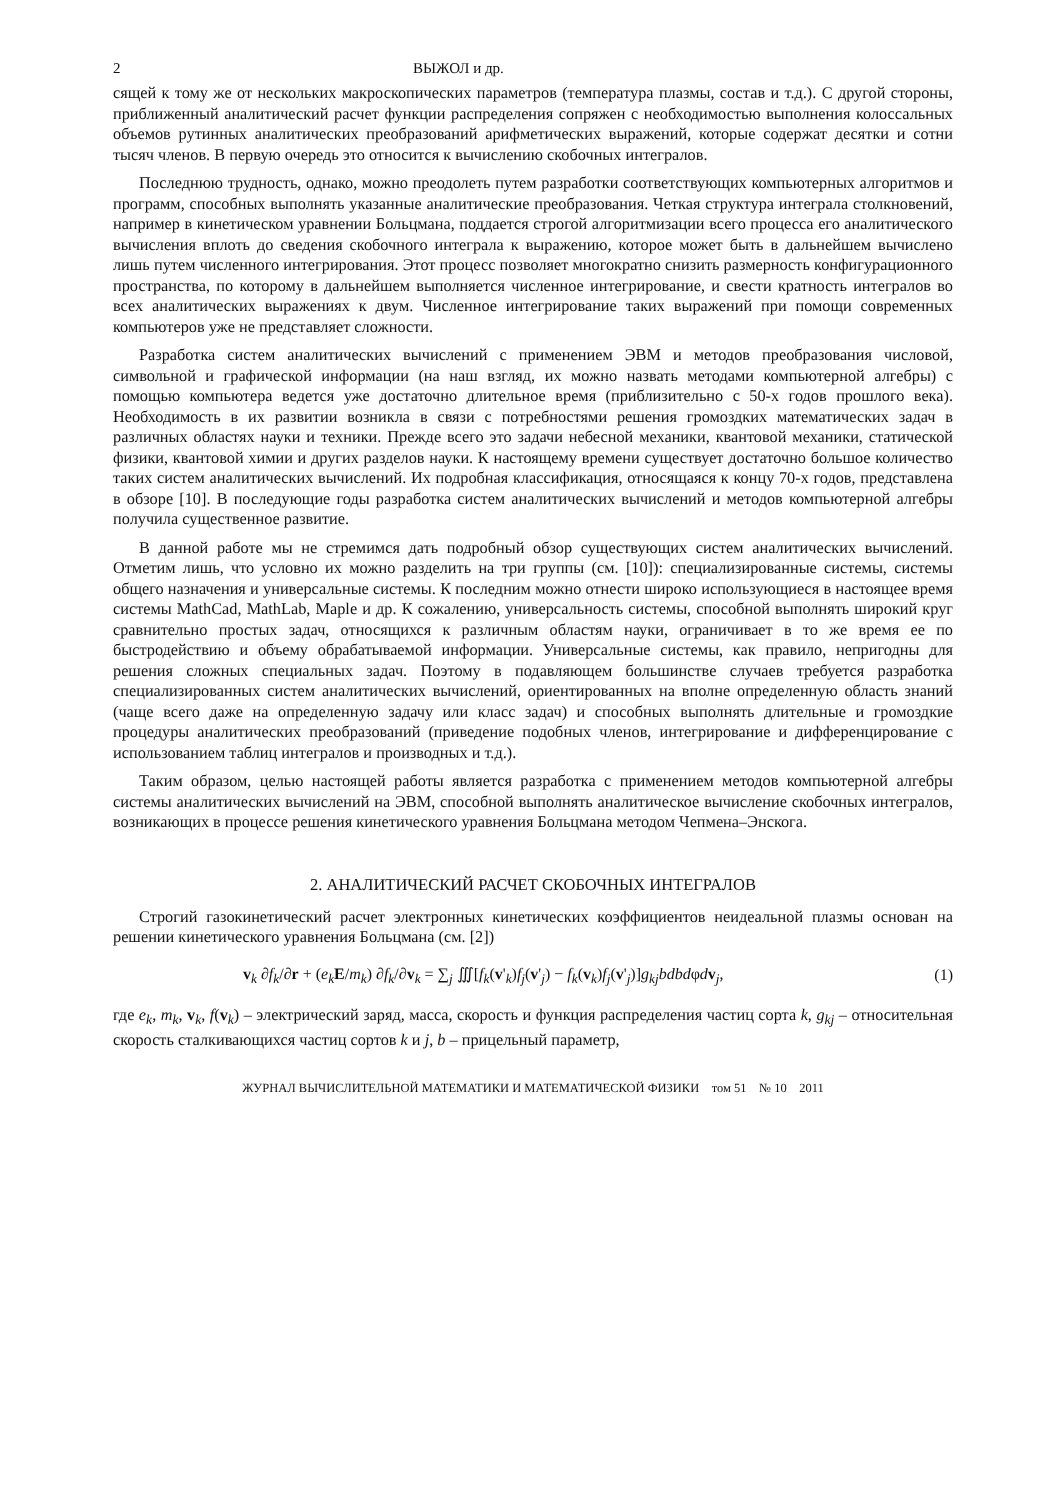2 ВЫЖОЛ и др.
сящей к тому же от нескольких макроскопических параметров (температура плазмы, состав и т.д.). С другой стороны, приближенный аналитический расчет функции распределения сопряжен с необходимостью выполнения колоссальных объемов рутинных аналитических преобразований арифметических выражений, которые содержат десятки и сотни тысяч членов. В первую очередь это относится к вычислению скобочных интегралов.
Последнюю трудность, однако, можно преодолеть путем разработки соответствующих компьютерных алгоритмов и программ, способных выполнять указанные аналитические преобразования. Четкая структура интеграла столкновений, например в кинетическом уравнении Больцмана, поддается строгой алгоритмизации всего процесса его аналитического вычисления вплоть до сведения скобочного интеграла к выражению, которое может быть в дальнейшем вычислено лишь путем численного интегрирования. Этот процесс позволяет многократно снизить размерность конфигурационного пространства, по которому в дальнейшем выполняется численное интегрирование, и свести кратность интегралов во всех аналитических выражениях к двум. Численное интегрирование таких выражений при помощи современных компьютеров уже не представляет сложности.
Разработка систем аналитических вычислений с применением ЭВМ и методов преобразования числовой, символьной и графической информации (на наш взгляд, их можно назвать методами компьютерной алгебры) с помощью компьютера ведется уже достаточно длительное время (приблизительно с 50-х годов прошлого века). Необходимость в их развитии возникла в связи с потребностями решения громоздких математических задач в различных областях науки и техники. Прежде всего это задачи небесной механики, квантовой механики, статической физики, квантовой химии и других разделов науки. К настоящему времени существует достаточно большое количество таких систем аналитических вычислений. Их подробная классификация, относящаяся к концу 70-х годов, представлена в обзоре [10]. В последующие годы разработка систем аналитических вычислений и методов компьютерной алгебры получила существенное развитие.
В данной работе мы не стремимся дать подробный обзор существующих систем аналитических вычислений. Отметим лишь, что условно их можно разделить на три группы (см. [10]): специализированные системы, системы общего назначения и универсальные системы. К последним можно отнести широко использующиеся в настоящее время системы MathCad, MathLab, Maple и др. К сожалению, универсальность системы, способной выполнять широкий круг сравнительно простых задач, относящихся к различным областям науки, ограничивает в то же время ее по быстродействию и объему обрабатываемой информации. Универсальные системы, как правило, непригодны для решения сложных специальных задач. Поэтому в подавляющем большинстве случаев требуется разработка специализированных систем аналитических вычислений, ориентированных на вполне определенную область знаний (чаще всего даже на определенную задачу или класс задач) и способных выполнять длительные и громоздкие процедуры аналитических преобразований (приведение подобных членов, интегрирование и дифференцирование с использованием таблиц интегралов и производных и т.д.).
Таким образом, целью настоящей работы является разработка с применением методов компьютерной алгебры системы аналитических вычислений на ЭВМ, способной выполнять аналитическое вычисление скобочных интегралов, возникающих в процессе решения кинетического уравнения Больцмана методом Чепмена–Энскога.
2. АНАЛИТИЧЕСКИЙ РАСЧЕТ СКОБОЧНЫХ ИНТЕГРАЛОВ
Строгий газокинетический расчет электронных кинетических коэффициентов неидеальной плазмы основан на решении кинетического уравнения Больцмана (см. [2])
v<sub>k</sub> ∂f<sub>k</sub>/∂r + (e<sub>k</sub> E/m<sub>k</sub>) ∂f<sub>k</sub>/∂v<sub>k</sub> = ∑<sub>j</sub> ∭[f<sub>k</sub>(v'<sub>k</sub>)f<sub>j</sub>(v'<sub>j</sub>) − f<sub>k</sub>(v<sub>k</sub>)f<sub>j</sub>(v'<sub>j</sub>)]g<sub>kj</sub>bdbdφdv<sub>j</sub>, (1)
где e<sub>k</sub>, m<sub>k</sub>, v<sub>k</sub>, f(v<sub>k</sub>) – электрический заряд, масса, скорость и функция распределения частиц сорта k, g<sub>kj</sub> – относительная скорость сталкивающихся частиц сортов k и j, b – прицельный параметр,
ЖУРНАЛ ВЫЧИСЛИТЕЛЬНОЙ МАТЕМАТИКИ И МАТЕМАТИЧЕСКОЙ ФИЗИКИ том 51 № 10 2011